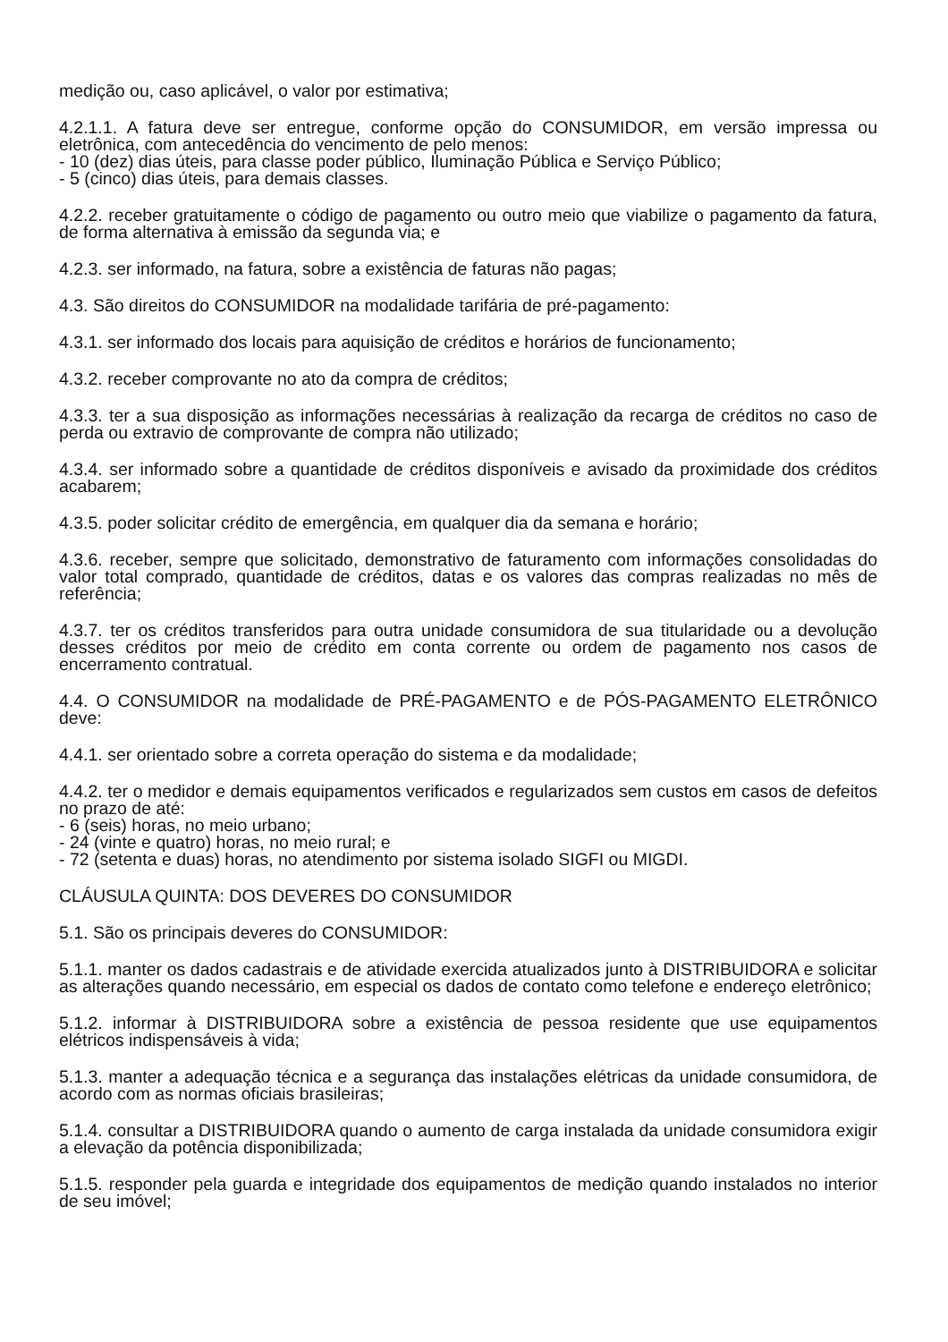medição ou, caso aplicável, o valor por estimativa;
4.2.1.1. A fatura deve ser entregue, conforme opção do CONSUMIDOR, em versão impressa ou eletrônica, com antecedência do vencimento de pelo menos:
- 10 (dez) dias úteis, para classe poder público, Iluminação Pública e Serviço Público;
- 5 (cinco) dias úteis, para demais classes.
4.2.2. receber gratuitamente o código de pagamento ou outro meio que viabilize o pagamento da fatura, de forma alternativa à emissão da segunda via; e
4.2.3. ser informado, na fatura, sobre a existência de faturas não pagas;
4.3. São direitos do CONSUMIDOR na modalidade tarifária de pré-pagamento:
4.3.1. ser informado dos locais para aquisição de créditos e horários de funcionamento;
4.3.2. receber comprovante no ato da compra de créditos;
4.3.3. ter a sua disposição as informações necessárias à realização da recarga de créditos no caso de perda ou extravio de comprovante de compra não utilizado;
4.3.4. ser informado sobre a quantidade de créditos disponíveis e avisado da proximidade dos créditos acabarem;
4.3.5. poder solicitar crédito de emergência, em qualquer dia da semana e horário;
4.3.6. receber, sempre que solicitado, demonstrativo de faturamento com informações consolidadas do valor total comprado, quantidade de créditos, datas e os valores das compras realizadas no mês de referência;
4.3.7. ter os créditos transferidos para outra unidade consumidora de sua titularidade ou a devolução desses créditos por meio de crédito em conta corrente ou ordem de pagamento nos casos de encerramento contratual.
4.4. O CONSUMIDOR na modalidade de PRÉ-PAGAMENTO e de PÓS-PAGAMENTO ELETRÔNICO deve:
4.4.1. ser orientado sobre a correta operação do sistema e da modalidade;
4.4.2. ter o medidor e demais equipamentos verificados e regularizados sem custos em casos de defeitos no prazo de até:
- 6 (seis) horas, no meio urbano;
- 24 (vinte e quatro) horas, no meio rural; e
- 72 (setenta e duas) horas, no atendimento por sistema isolado SIGFI ou MIGDI.
CLÁUSULA QUINTA: DOS DEVERES DO CONSUMIDOR
5.1. São os principais deveres do CONSUMIDOR:
5.1.1. manter os dados cadastrais e de atividade exercida atualizados junto à DISTRIBUIDORA e solicitar as alterações quando necessário, em especial os dados de contato como telefone e endereço eletrônico;
5.1.2. informar à DISTRIBUIDORA sobre a existência de pessoa residente que use equipamentos elétricos indispensáveis à vida;
5.1.3. manter a adequação técnica e a segurança das instalações elétricas da unidade consumidora, de acordo com as normas oficiais brasileiras;
5.1.4. consultar a DISTRIBUIDORA quando o aumento de carga instalada da unidade consumidora exigir a elevação da potência disponibilizada;
5.1.5. responder pela guarda e integridade dos equipamentos de medição quando instalados no interior de seu imóvel;